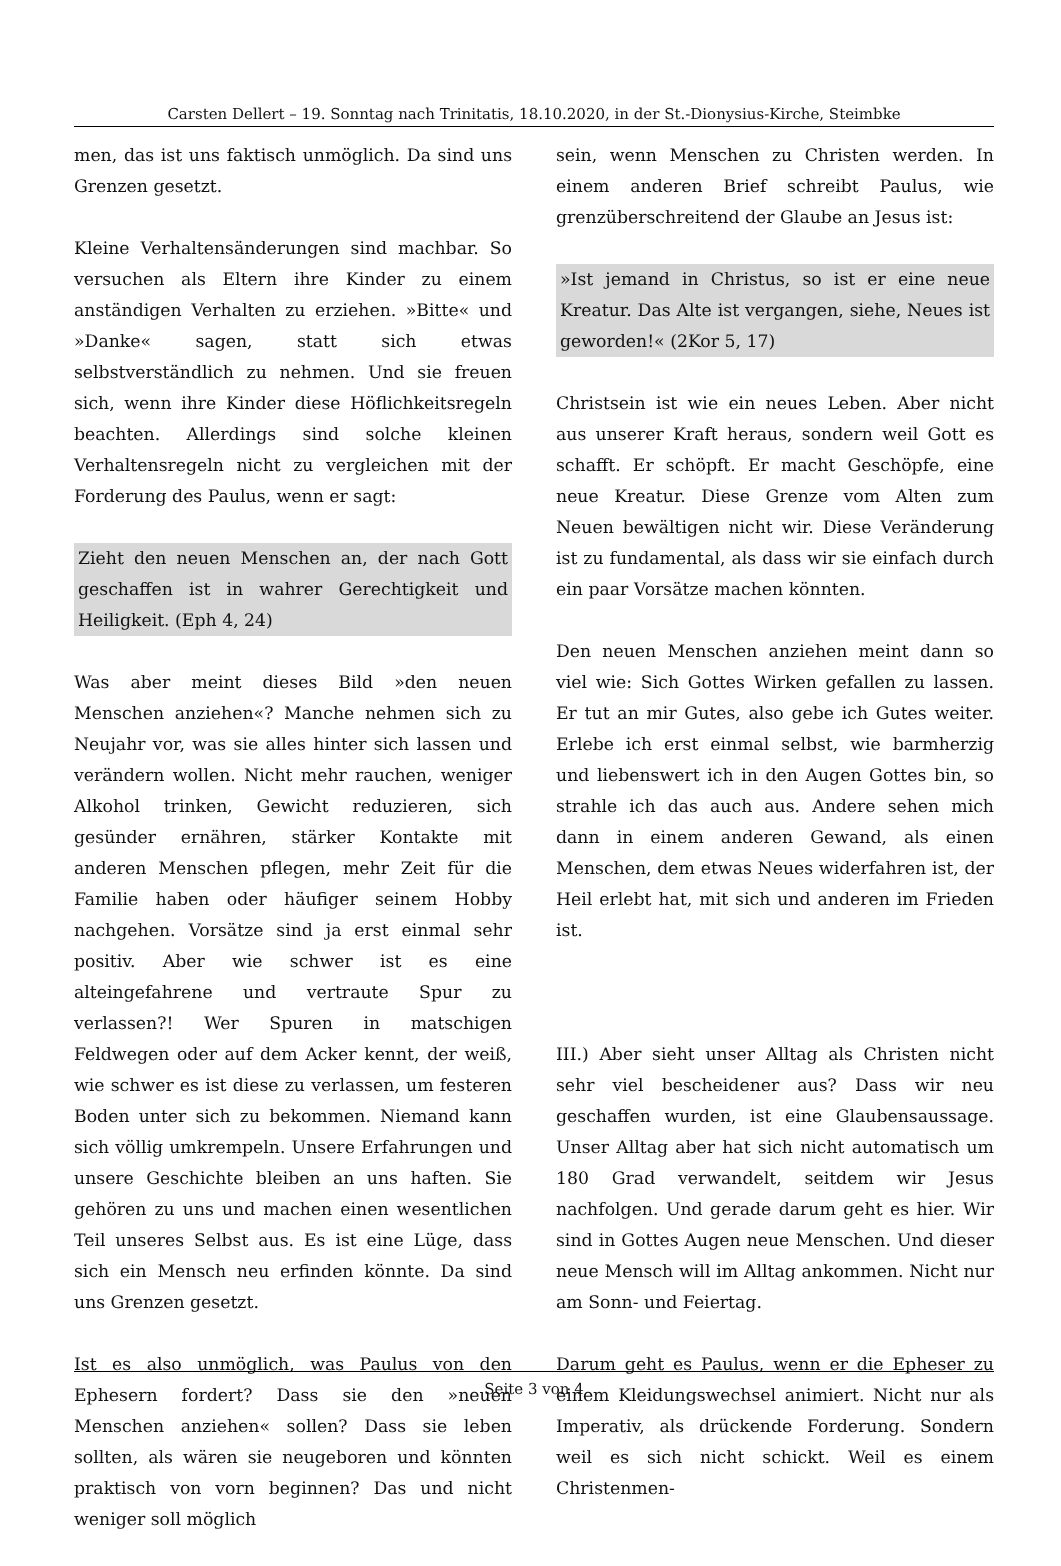Carsten Dellert – 19. Sonntag nach Trinitatis, 18.10.2020, in der St.-Dionysius-Kirche, Steimbke
men, das ist uns faktisch unmöglich. Da sind uns Grenzen gesetzt.
Kleine Verhaltensänderungen sind machbar. So versuchen als Eltern ihre Kinder zu einem anständigen Verhalten zu erziehen. »Bitte« und »Danke« sagen, statt sich etwas selbstverständlich zu nehmen. Und sie freuen sich, wenn ihre Kinder diese Höflichkeitsregeln beachten. Allerdings sind solche kleinen Verhaltensregeln nicht zu vergleichen mit der Forderung des Paulus, wenn er sagt:
Zieht den neuen Menschen an, der nach Gott geschaffen ist in wahrer Gerechtigkeit und Heiligkeit. (Eph 4, 24)
Was aber meint dieses Bild »den neuen Menschen anziehen«? Manche nehmen sich zu Neujahr vor, was sie alles hinter sich lassen und verändern wollen. Nicht mehr rauchen, weniger Alkohol trinken, Gewicht reduzieren, sich gesünder ernähren, stärker Kontakte mit anderen Menschen pflegen, mehr Zeit für die Familie haben oder häufiger seinem Hobby nachgehen. Vorsätze sind ja erst einmal sehr positiv. Aber wie schwer ist es eine alteingefahrene und vertraute Spur zu verlassen?! Wer Spuren in matschigen Feldwegen oder auf dem Acker kennt, der weiß, wie schwer es ist diese zu verlassen, um festeren Boden unter sich zu bekommen. Niemand kann sich völlig umkrempeln. Unsere Erfahrungen und unsere Geschichte bleiben an uns haften. Sie gehören zu uns und machen einen wesentlichen Teil unseres Selbst aus. Es ist eine Lüge, dass sich ein Mensch neu erfinden könnte. Da sind uns Grenzen gesetzt.
Ist es also unmöglich, was Paulus von den Ephesern fordert? Dass sie den »neuen Menschen anziehen« sollen? Dass sie leben sollten, als wären sie neugeboren und könnten praktisch von vorn beginnen? Das und nicht weniger soll möglich
sein, wenn Menschen zu Christen werden. In einem anderen Brief schreibt Paulus, wie grenzüberschreitend der Glaube an Jesus ist:
»Ist jemand in Christus, so ist er eine neue Kreatur. Das Alte ist vergangen, siehe, Neues ist geworden!« (2Kor 5, 17)
Christsein ist wie ein neues Leben. Aber nicht aus unserer Kraft heraus, sondern weil Gott es schafft. Er schöpft. Er macht Geschöpfe, eine neue Kreatur. Diese Grenze vom Alten zum Neuen bewältigen nicht wir. Diese Veränderung ist zu fundamental, als dass wir sie einfach durch ein paar Vorsätze machen könnten.
Den neuen Menschen anziehen meint dann so viel wie: Sich Gottes Wirken gefallen zu lassen. Er tut an mir Gutes, also gebe ich Gutes weiter. Erlebe ich erst einmal selbst, wie barmherzig und liebenswert ich in den Augen Gottes bin, so strahle ich das auch aus. Andere sehen mich dann in einem anderen Gewand, als einen Menschen, dem etwas Neues widerfahren ist, der Heil erlebt hat, mit sich und anderen im Frieden ist.
III.) Aber sieht unser Alltag als Christen nicht sehr viel bescheidener aus? Dass wir neu geschaffen wurden, ist eine Glaubensaussage. Unser Alltag aber hat sich nicht automatisch um 180 Grad verwandelt, seitdem wir Jesus nachfolgen. Und gerade darum geht es hier. Wir sind in Gottes Augen neue Menschen. Und dieser neue Mensch will im Alltag ankommen. Nicht nur am Sonn- und Feiertag.
Darum geht es Paulus, wenn er die Epheser zu einem Kleidungswechsel animiert. Nicht nur als Imperativ, als drückende Forderung. Sondern weil es sich nicht schickt. Weil es einem Christenmen-
Seite 3 von 4